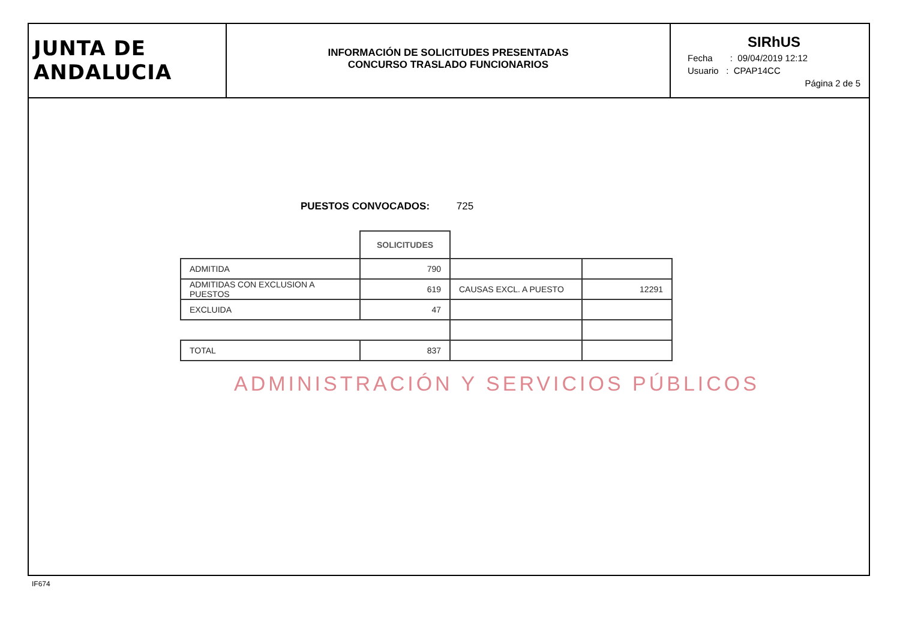JUNTA DE ANDALUCIA
INFORMACIÓN DE SOLICITUDES PRESENTADAS
CONCURSO TRASLADO FUNCIONARIOS
SIRhUS
Fecha : 09/04/2019 12:12
Usuario : CPAP14CC
Página 2 de 5
PUESTOS CONVOCADOS: 725
| | SOLICITUDES | | |
| ADMITIDA | 790 | | |
| ADMITIDAS CON EXCLUSION A PUESTOS | 619 | CAUSAS EXCL. A PUESTO | 12291 |
| EXCLUIDA | 47 | | |
| TOTAL | 837 | | |
ADMINISTRACIÓN Y SERVICIOS PÚBLICOS
IF674